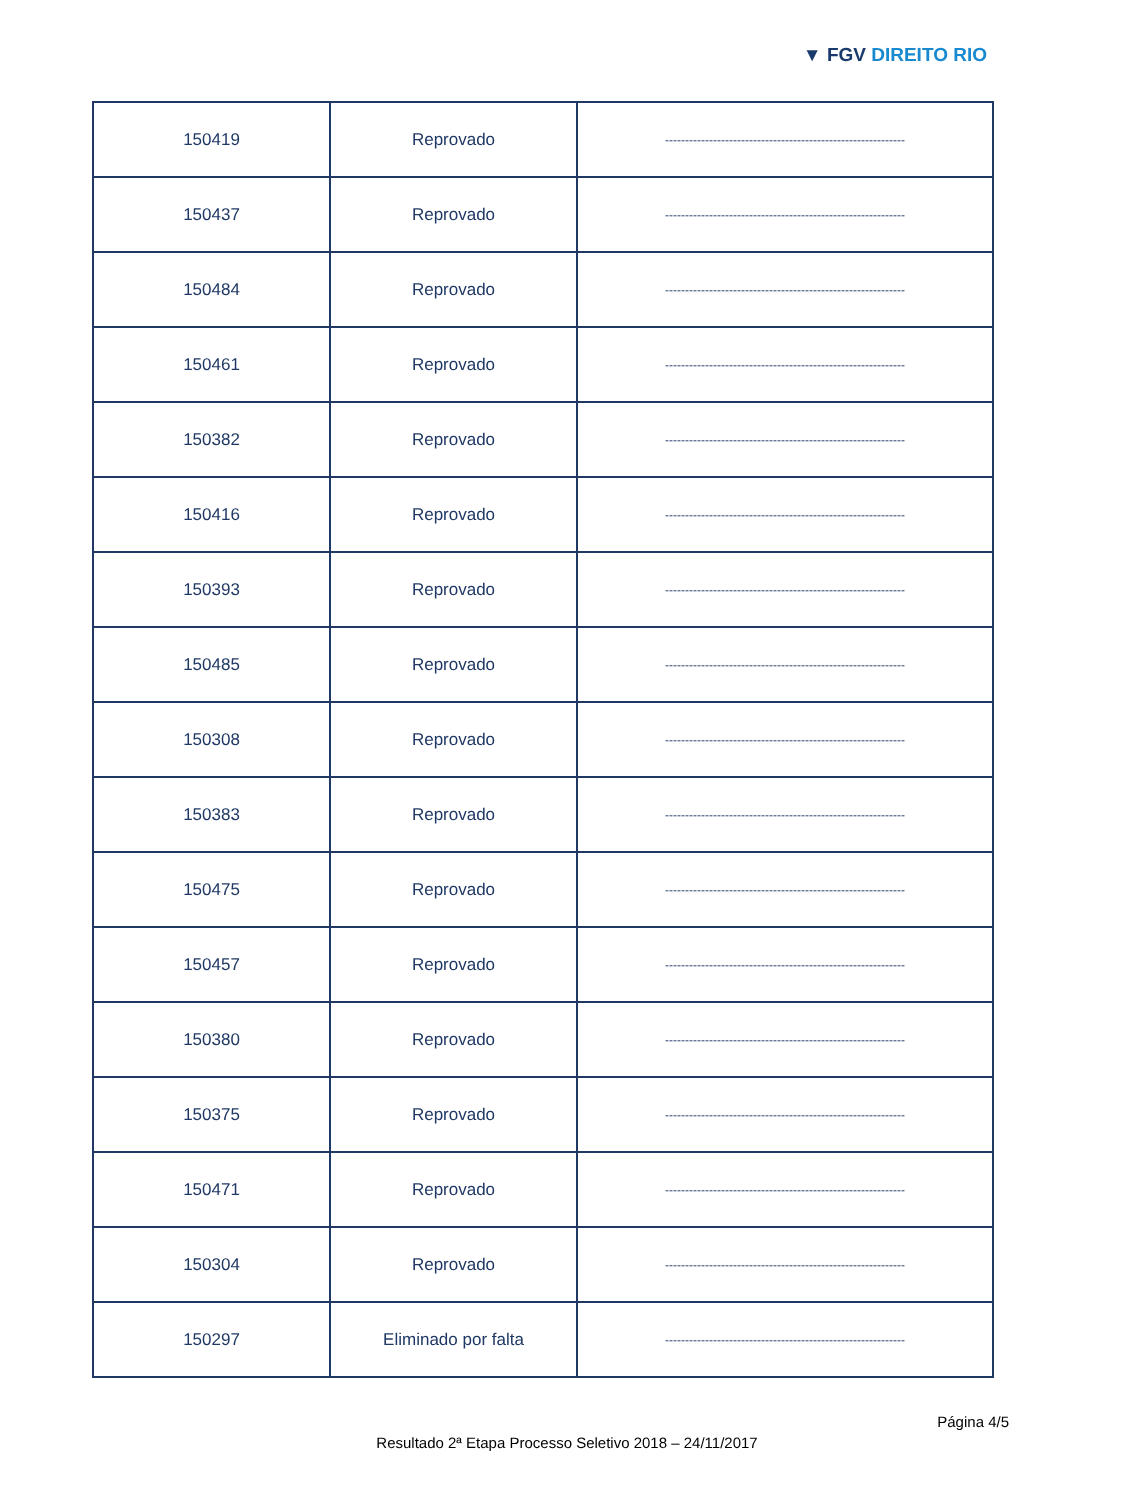▼ FGV DIREITO RIO
| 150419 | Reprovado | ------------------------------------------------------------ |
| 150437 | Reprovado | ------------------------------------------------------------ |
| 150484 | Reprovado | ------------------------------------------------------------ |
| 150461 | Reprovado | ------------------------------------------------------------ |
| 150382 | Reprovado | ------------------------------------------------------------ |
| 150416 | Reprovado | ------------------------------------------------------------ |
| 150393 | Reprovado | ------------------------------------------------------------ |
| 150485 | Reprovado | ------------------------------------------------------------ |
| 150308 | Reprovado | ------------------------------------------------------------ |
| 150383 | Reprovado | ------------------------------------------------------------ |
| 150475 | Reprovado | ------------------------------------------------------------ |
| 150457 | Reprovado | ------------------------------------------------------------ |
| 150380 | Reprovado | ------------------------------------------------------------ |
| 150375 | Reprovado | ------------------------------------------------------------ |
| 150471 | Reprovado | ------------------------------------------------------------ |
| 150304 | Reprovado | ------------------------------------------------------------ |
| 150297 | Eliminado por falta | ------------------------------------------------------------ |
Página 4/5
Resultado 2ª Etapa Processo Seletivo 2018 – 24/11/2017